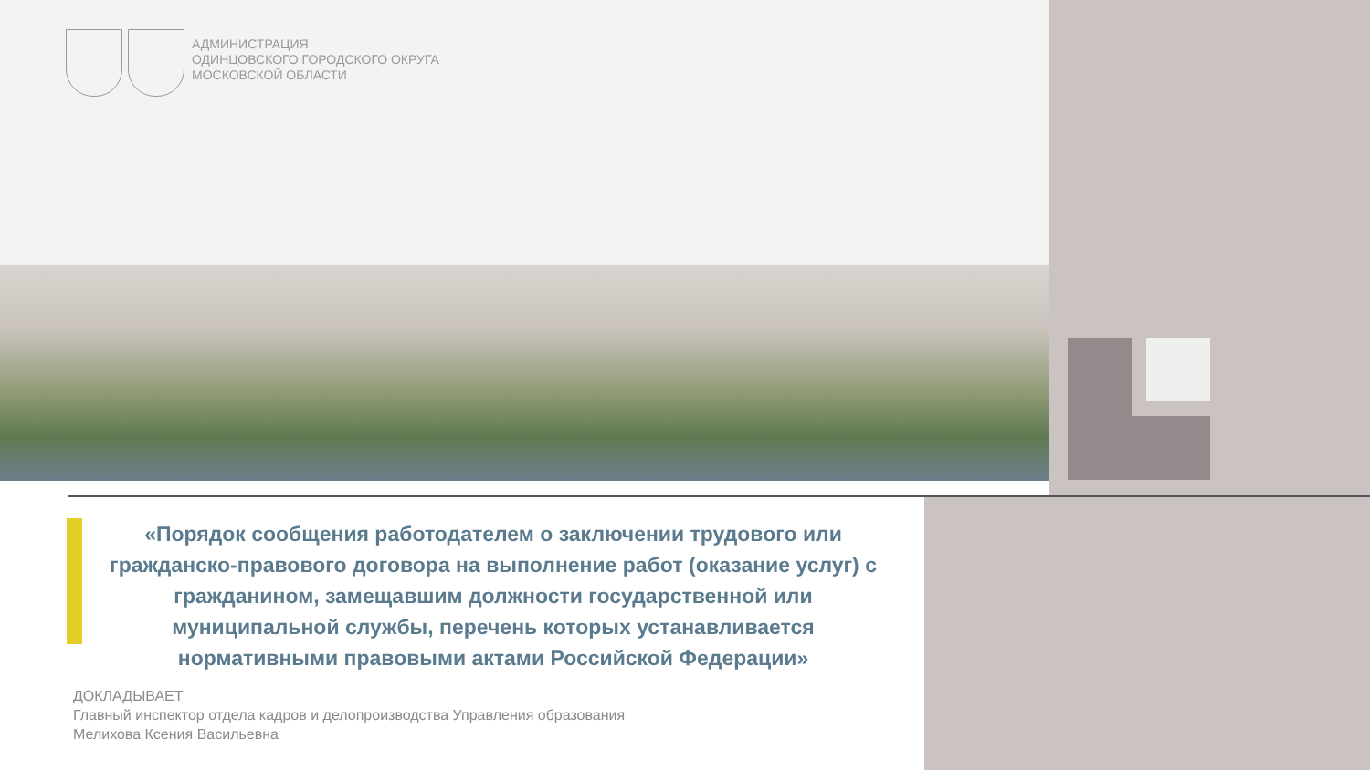АДМИНИСТРАЦИЯ
ОДИНЦОВСКОГО ГОРОДСКОГО ОКРУГА
МОСКОВСКОЙ ОБЛАСТИ
«Порядок сообщения работодателем о заключении трудового или гражданско-правового договора на выполнение работ (оказание услуг) с гражданином, замещавшим должности государственной или муниципальной службы, перечень которых устанавливается нормативными правовыми актами Российской Федерации»
ДОКЛАДЫВАЕТ
Главный инспектор отдела кадров и делопроизводства Управления образования
Мелихова Ксения Васильевна